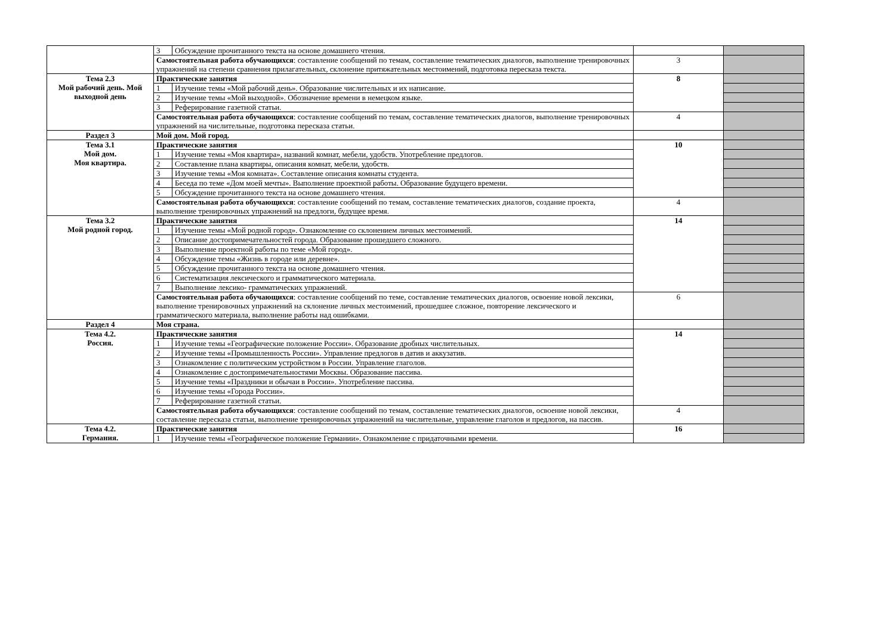| | 3 | Обсуждение прочитанного текста на основе домашнего чтения. | | |
| | Самостоятельная работа обучающихся : составление сообщений по темам, составление тематических диалогов, выполнение тренировочных упражнений на степени сравнения прилагательных, склонение притяжательных местоимений, подготовка пересказа текста. | | 3 | |
| Тема 2.3 Мой рабочий день. Мой выходной день | Практические занятия | | 8 | |
| | 1 | Изучение темы «Мой рабочий день». Образование числительных и их написание. | | |
| | 2 | Изучение темы «Мой выходной». Обозначение времени в немецком языке. | | |
| | 3 | Реферирование газетной статьи. | | |
| | Самостоятельная работа обучающихся : составление сообщений по темам, составление тематических диалогов, выполнение тренировочных упражнений на числительные, подготовка пересказа статьи. | | 4 | |
| Раздел 3 | Мой дом. Мой город. | | | |
| Тема 3.1 Мой дом. Моя квартира. | Практические занятия | | 10 | |
| | 1 | Изучение темы «Моя квартира», названий комнат, мебели, удобств. Употребление предлогов. | | |
| | 2 | Составление плана квартиры, описания комнат, мебели, удобств. | | |
| | 3 | Изучение темы «Моя комната». Составление описания комнаты студента. | | |
| | 4 | Беседа по теме «Дом моей мечты». Выполнение проектной работы. Образование будущего времени. | | |
| | 5 | Обсуждение прочитанного текста на основе домашнего чтения. | | |
| | Самостоятельная работа обучающихся : составление сообщений по темам, составление тематических диалогов, создание проекта, выполнение тренировочных упражнений на предлоги, будущее время. | | 4 | |
| Тема 3.2 Мой родной город. | Практические занятия | | 14 | |
| | 1 | Изучение темы «Мой родной город». Ознакомление со склонением личных местоимений. | | |
| | 2 | Описание достопримечательностей города. Образование прошедшего сложного. | | |
| | 3 | Выполнение проектной работы по теме «Мой город». | | |
| | 4 | Обсуждение темы «Жизнь в городе или деревне». | | |
| | 5 | Обсуждение прочитанного текста на основе домашнего чтения. | | |
| | 6 | Систематизация лексического и грамматического материала. | | |
| | 7 | Выполнение лексико- грамматических упражнений. | | |
| | Самостоятельная работа обучающихся : составление сообщений по теме, составление тематических диалогов, освоение новой лексики, выполнение тренировочных упражнений на склонение личных местоимений, прошедшее сложное, повторение лексического и грамматического материала, выполнение работы над ошибками. | | 6 | |
| Раздел 4 | Моя страна. | | | |
| Тема 4.2. Россия. | Практические занятия | | 14 | |
| | 1 | Изучение темы «Географические положение России». Образование дробных числительных. | | |
| | 2 | Изучение темы «Промышленность России». Управление предлогов в датив и аккузатив. | | |
| | 3 | Ознакомление с политическим устройством в России. Управление глаголов. | | |
| | 4 | Ознакомление с достопримечательностями Москвы. Образование пассива. | | |
| | 5 | Изучение темы «Праздники и обычаи в России». Употребление пассива. | | |
| | 6 | Изучение темы «Города России». | | |
| | 7 | Реферирование газетной статьи. | | |
| | Самостоятельная работа обучающихся : составление сообщений по темам, составление тематических диалогов, освоение новой лексики, составление пересказа статьи, выполнение тренировочных упражнений на числительные, управление глаголов и предлогов, на пассив. | | 4 | |
| Тема 4.2. Германия. | Практические занятия | | 16 | |
| | 1 | Изучение темы «Географическое положение Германии». Ознакомление с придаточными времени. | | |